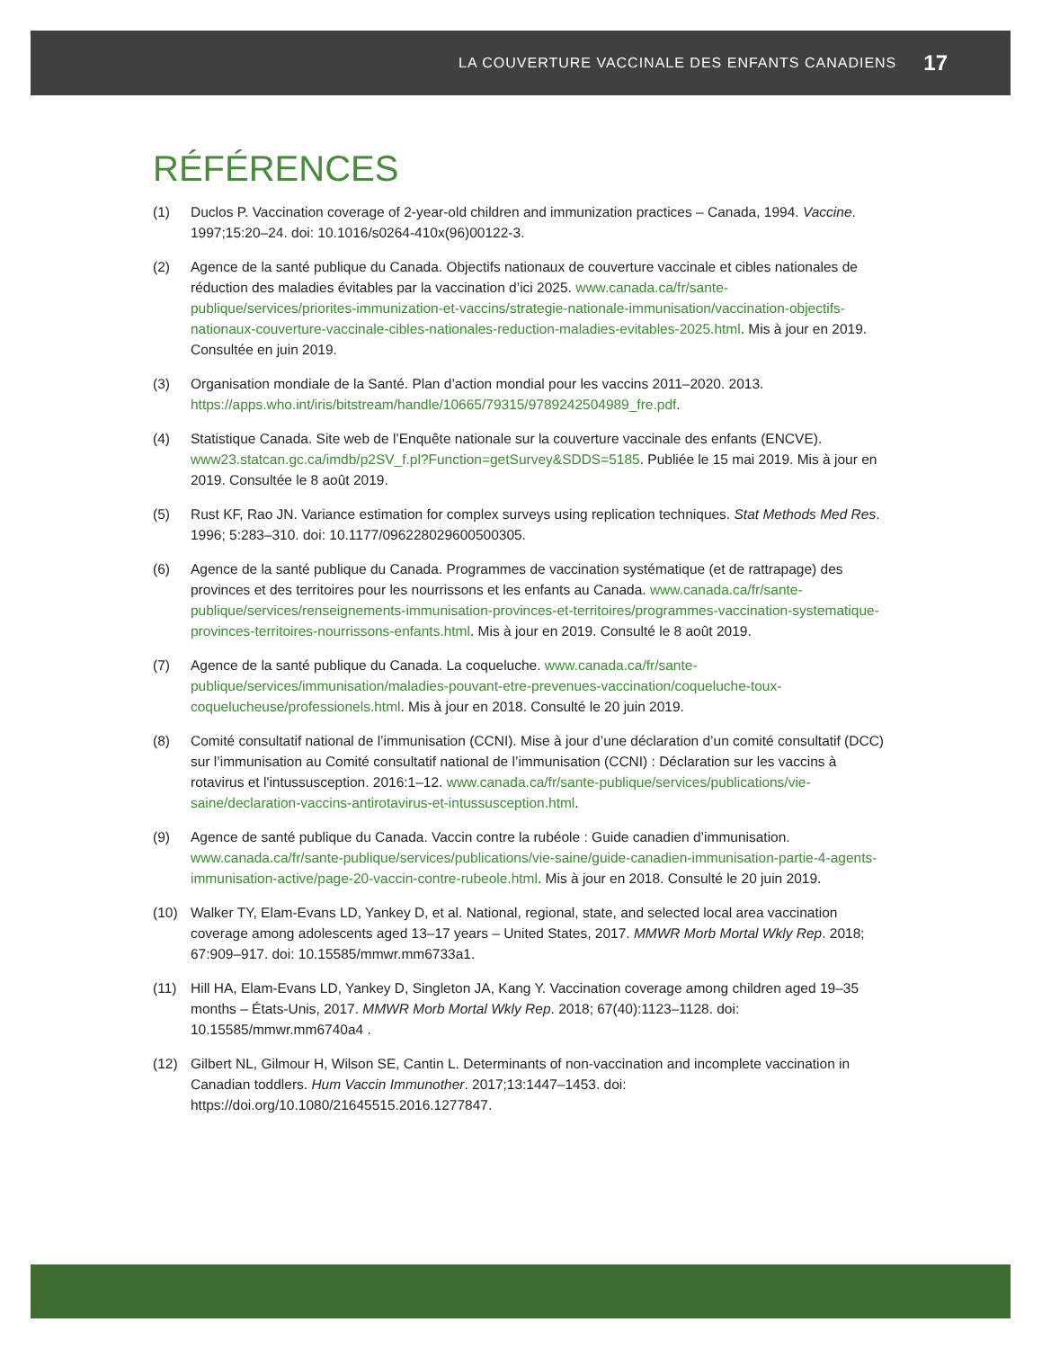LA COUVERTURE VACCINALE DES ENFANTS CANADIENS 17
RÉFÉRENCES
(1) Duclos P. Vaccination coverage of 2-year-old children and immunization practices – Canada, 1994. Vaccine. 1997;15:20–24. doi: 10.1016/s0264-410x(96)00122-3.
(2) Agence de la santé publique du Canada. Objectifs nationaux de couverture vaccinale et cibles nationales de réduction des maladies évitables par la vaccination d’ici 2025. www.canada.ca/fr/sante-publique/services/priorites-immunization-et-vaccins/strategie-nationale-immunisation/vaccination-objectifs-nationaux-couverture-vaccinale-cibles-nationales-reduction-maladies-evitables-2025.html. Mis à jour en 2019. Consultée en juin 2019.
(3) Organisation mondiale de la Santé. Plan d’action mondial pour les vaccins 2011–2020. 2013. https://apps.who.int/iris/bitstream/handle/10665/79315/9789242504989_fre.pdf.
(4) Statistique Canada. Site web de l’Enquête nationale sur la couverture vaccinale des enfants (ENCVE). www23.statcan.gc.ca/imdb/p2SV_f.pl?Function=getSurvey&SDDS=5185. Publiée le 15 mai 2019. Mis à jour en 2019. Consultée le 8 août 2019.
(5) Rust KF, Rao JN. Variance estimation for complex surveys using replication techniques. Stat Methods Med Res. 1996; 5:283–310. doi: 10.1177/096228029600500305.
(6) Agence de la santé publique du Canada. Programmes de vaccination systématique (et de rattrapage) des provinces et des territoires pour les nourrissons et les enfants au Canada. www.canada.ca/fr/sante-publique/services/renseignements-immunisation-provinces-et-territoires/programmes-vaccination-systematique-provinces-territoires-nourrissons-enfants.html. Mis à jour en 2019. Consulté le 8 août 2019.
(7) Agence de la santé publique du Canada. La coqueluche. www.canada.ca/fr/sante-publique/services/immunisation/maladies-pouvant-etre-prevenues-vaccination/coqueluche-toux-coquelucheuse/professionels.html. Mis à jour en 2018. Consulté le 20 juin 2019.
(8) Comité consultatif national de l’immunisation (CCNI). Mise à jour d’une déclaration d’un comité consultatif (DCC) sur l’immunisation au Comité consultatif national de l’immunisation (CCNI) : Déclaration sur les vaccins à rotavirus et l'intussusception. 2016:1–12. www.canada.ca/fr/sante-publique/services/publications/vie-saine/declaration-vaccins-antirotavirus-et-intussusception.html.
(9) Agence de santé publique du Canada. Vaccin contre la rubéole : Guide canadien d’immunisation. www.canada.ca/fr/sante-publique/services/publications/vie-saine/guide-canadien-immunisation-partie-4-agents-immunisation-active/page-20-vaccin-contre-rubeole.html. Mis à jour en 2018. Consulté le 20 juin 2019.
(10) Walker TY, Elam-Evans LD, Yankey D, et al. National, regional, state, and selected local area vaccination coverage among adolescents aged 13–17 years – United States, 2017. MMWR Morb Mortal Wkly Rep. 2018; 67:909–917. doi: 10.15585/mmwr.mm6733a1.
(11) Hill HA, Elam-Evans LD, Yankey D, Singleton JA, Kang Y. Vaccination coverage among children aged 19–35 months – États-Unis, 2017. MMWR Morb Mortal Wkly Rep. 2018; 67(40):1123–1128. doi: 10.15585/mmwr.mm6740a4 .
(12) Gilbert NL, Gilmour H, Wilson SE, Cantin L. Determinants of non-vaccination and incomplete vaccination in Canadian toddlers. Hum Vaccin Immunother. 2017;13:1447–1453. doi: https://doi.org/10.1080/21645515.2016.1277847.